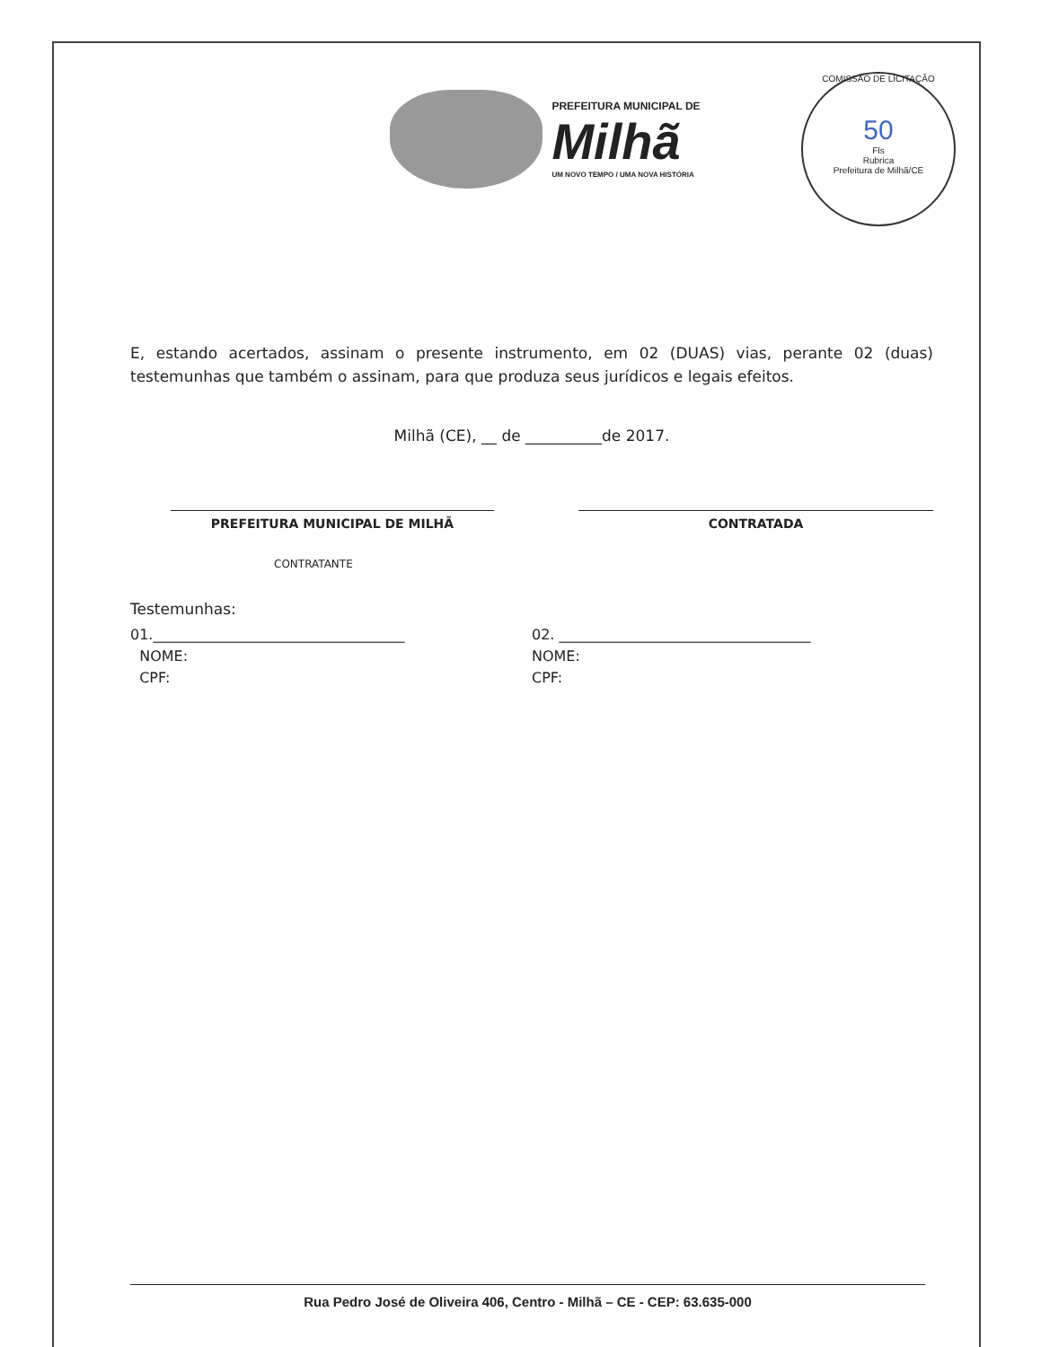COMISSÃO DE LICITAÇÃO
50
Fls
Rubrica
Prefeitura de Milhã/CE
PREFEITURA MUNICIPAL DE
Milhã
UM NOVO TEMPO / UMA NOVA HISTÓRIA
E, estando acertados, assinam o presente instrumento, em 02 (DUAS) vias, perante 02 (duas) testemunhas que também o assinam, para que produza seus jurídicos e legais efeitos.
Milhã (CE), __ de __________de 2017.
PREFEITURA MUNICIPAL DE MILHÃ CONTRATADA
CONTRATANTE
Testemunhas:
01.___________________________________
NOME:
CPF:
02. ___________________________________
NOME:
CPF:
Rua Pedro José de Oliveira 406, Centro - Milhã – CE - CEP: 63.635-000